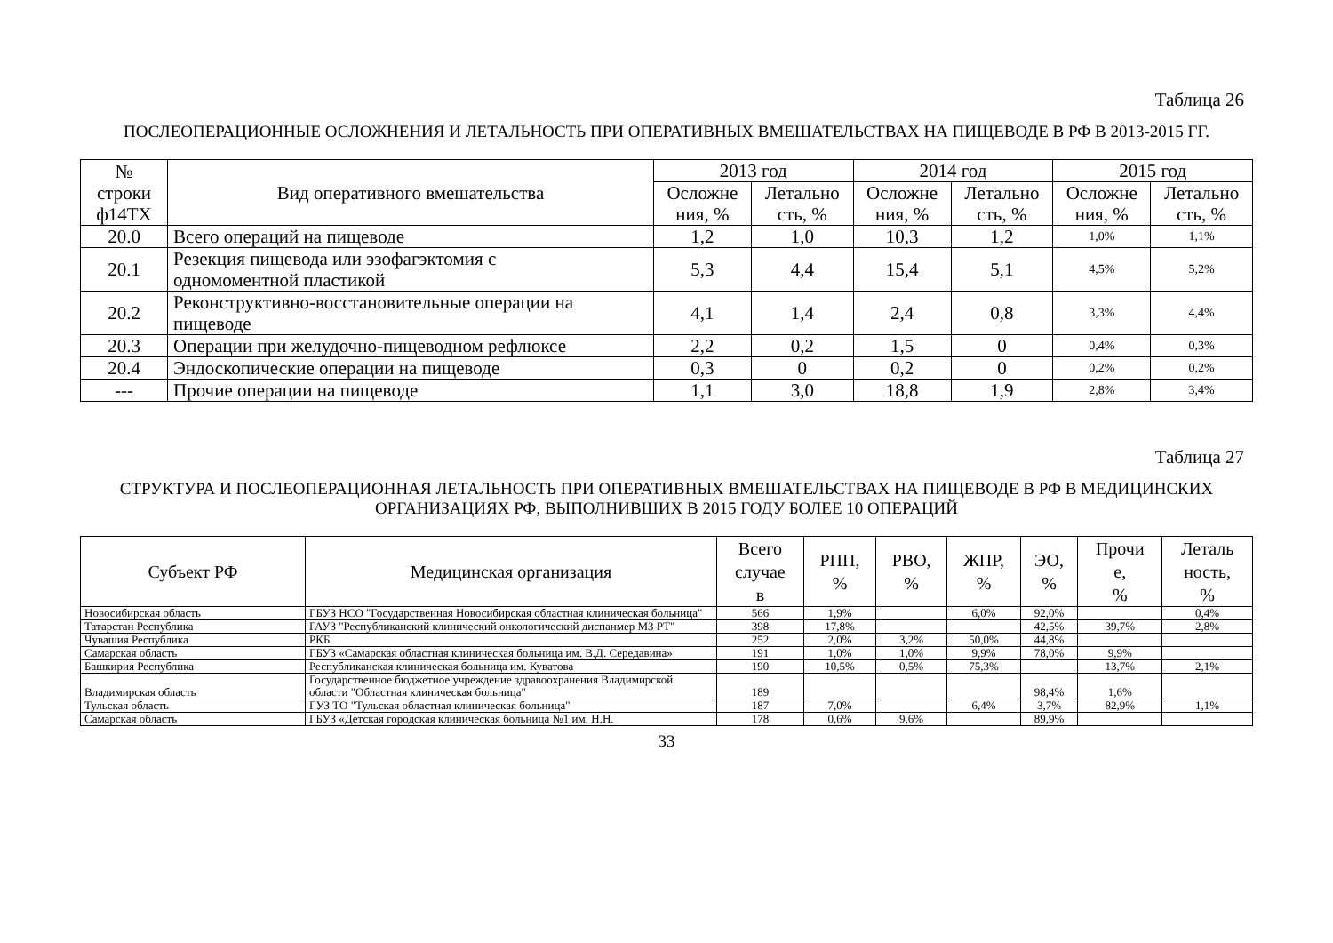Таблица 26
ПОСЛЕОПЕРАЦИОННЫЕ ОСЛОЖНЕНИЯ И ЛЕТАЛЬНОСТЬ ПРИ ОПЕРАТИВНЫХ ВМЕШАТЕЛЬСТВАХ НА ПИЩЕВОДЕ В РФ В 2013-2015 ГГ.
| № строки ф14ТХ | Вид оперативного вмешательства | 2013 год | | 2014 год | | 2015 год | |
| --- | --- | --- | --- | --- | --- | --- | --- |
| | | Осложне ния, % | Летально сть, % | Осложне ния, % | Летально сть, % | Осложне ния, % | Летально сть, % |
| 20.0 | Всего операций на пищеводе | 1,2 | 1,0 | 10,3 | 1,2 | 1,0% | 1,1% |
| 20.1 | Резекция пищевода или эзофагэктомия с одномоментной пластикой | 5,3 | 4,4 | 15,4 | 5,1 | 4,5% | 5,2% |
| 20.2 | Реконструктивно-восстановительные операции на пищеводе | 4,1 | 1,4 | 2,4 | 0,8 | 3,3% | 4,4% |
| 20.3 | Операции при желудочно-пищеводном рефлюксе | 2,2 | 0,2 | 1,5 | 0 | 0,4% | 0,3% |
| 20.4 | Эндоскопические операции на пищеводе | 0,3 | 0 | 0,2 | 0 | 0,2% | 0,2% |
| --- | Прочие операции на пищеводе | 1,1 | 3,0 | 18,8 | 1,9 | 2,8% | 3,4% |
Таблица 27
СТРУКТУРА И ПОСЛЕОПЕРАЦИОННАЯ ЛЕТАЛЬНОСТЬ ПРИ ОПЕРАТИВНЫХ ВМЕШАТЕЛЬСТВАХ НА ПИЩЕВОДЕ В РФ В МЕДИЦИНСКИХ
ОРГАНИЗАЦИЯХ РФ, ВЫПОЛНИВШИХ В 2015 ГОДУ БОЛЕЕ 10 ОПЕРАЦИЙ
| Субъект РФ | Медицинская организация | Всего случае в | РПП, % | РВО, % | ЖПР, % | ЭО, % | Прочи е, % | Леталь ность, % |
| --- | --- | --- | --- | --- | --- | --- | --- | --- |
| Новосибирская область | ГБУЗ НСО "Государственная Новосибирская областная клиническая больница" | 566 | 1,9% | | 6,0% | 92,0% | | 0,4% |
| Татарстан Республика | ГАУЗ "Республиканский клинический онкологический диспанмер МЗ РТ" | 398 | 17,8% | | | 42,5% | 39,7% | 2,8% |
| Чувашия Республика | РКБ | 252 | 2,0% | 3,2% | 50,0% | 44,8% | | |
| Самарская область | ГБУЗ «Самарская областная клиническая больница им. В.Д. Середавина» | 191 | 1,0% | 1,0% | 9,9% | 78,0% | 9,9% | |
| Башкирия Республика | Республиканская клиническая больница им. Куватова | 190 | 10,5% | 0,5% | 75,3% | | 13,7% | 2,1% |
| Владимирская область | Государственное бюджетное учреждение здравоохранения Владимирской области "Областная клиническая больница" | 189 | | | | 98,4% | 1,6% | |
| Тульская область | ГУЗ ТО "Тульская областная клиническая больница" | 187 | 7,0% | | 6,4% | 3,7% | 82,9% | 1,1% |
| Самарская область | ГБУЗ «Детская городская клиническая больница №1 им. Н.Н. | 178 | 0,6% | 9,6% | | 89,9% | | |
33